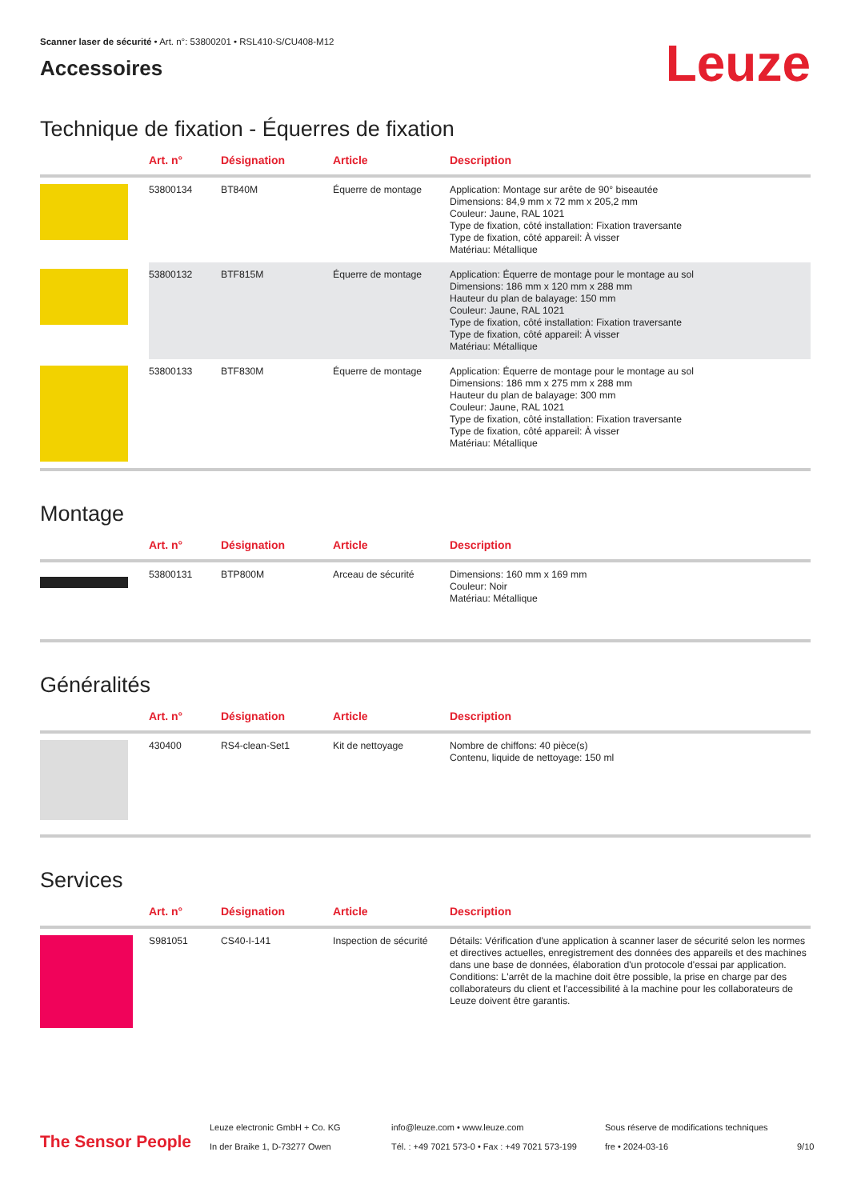Scanner laser de sécurité • Art. n°: 53800201 • RSL410-S/CU408-M12
Accessoires
Leuze
Technique de fixation - Équerres de fixation
| | Art. n° | Désignation | Article | Description |
| --- | --- | --- | --- | --- |
| | 53800134 | BT840M | Équerre de montage | Application: Montage sur arête de 90° biseautée Dimensions: 84,9 mm x 72 mm x 205,2 mm Couleur: Jaune, RAL 1021 Type de fixation, côté installation: Fixation traversante Type de fixation, côté appareil: À visser Matériau: Métallique |
| | 53800132 | BTF815M | Équerre de montage | Application: Équerre de montage pour le montage au sol Dimensions: 186 mm x 120 mm x 288 mm Hauteur du plan de balayage: 150 mm Couleur: Jaune, RAL 1021 Type de fixation, côté installation: Fixation traversante Type de fixation, côté appareil: À visser Matériau: Métallique |
| | 53800133 | BTF830M | Équerre de montage | Application: Équerre de montage pour le montage au sol Dimensions: 186 mm x 275 mm x 288 mm Hauteur du plan de balayage: 300 mm Couleur: Jaune, RAL 1021 Type de fixation, côté installation: Fixation traversante Type de fixation, côté appareil: À visser Matériau: Métallique |
Montage
| | Art. n° | Désignation | Article | Description |
| --- | --- | --- | --- | --- |
| | 53800131 | BTP800M | Arceau de sécurité | Dimensions: 160 mm x 169 mm Couleur: Noir Matériau: Métallique |
Généralités
| | Art. n° | Désignation | Article | Description |
| --- | --- | --- | --- | --- |
| | 430400 | RS4-clean-Set1 | Kit de nettoyage | Nombre de chiffons: 40 pièce(s) Contenu, liquide de nettoyage: 150 ml |
Services
| | Art. n° | Désignation | Article | Description |
| --- | --- | --- | --- | --- |
| | S981051 | CS40-I-141 | Inspection de sécurité | Détails: Vérification d'une application à scanner laser de sécurité selon les normes et directives actuelles, enregistrement des données des appareils et des machines dans une base de données, élaboration d'un protocole d'essai par application. Conditions: L'arrêt de la machine doit être possible, la prise en charge par des collaborateurs du client et l'accessibilité à la machine pour les collaborateurs de Leuze doivent être garantis. |
The Sensor People
Leuze electronic GmbH + Co. KG
In der Braike 1, D-73277 Owen
info@leuze.com • www.leuze.com
Tél. : +49 7021 573-0 • Fax : +49 7021 573-199
Sous réserve de modifications techniques
fre • 2024-03-16
9/10